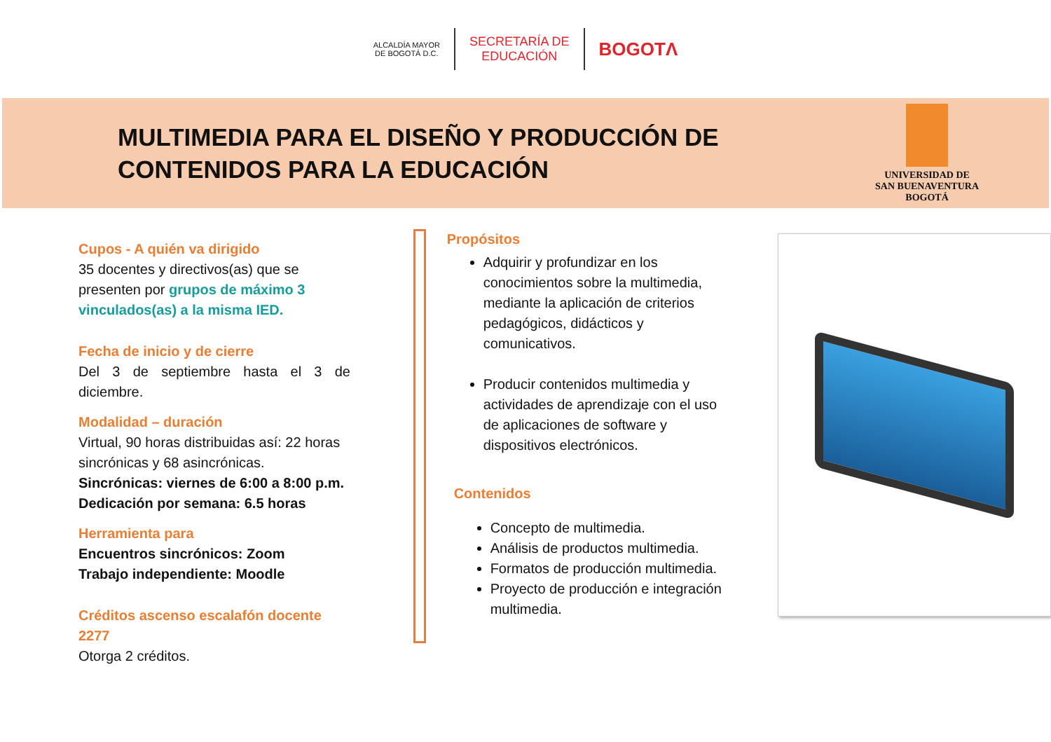ALCALDÍA MAYOR
DE BOGOTÁ D.C.
SECRETARÍA DE
EDUCACIÓN
BOGOTΛ
MULTIMEDIA PARA EL DISEÑO Y PRODUCCIÓN DE CONTENIDOS PARA LA EDUCACIÓN
UNIVERSIDAD DE
SAN BUENAVENTURA
BOGOTÁ
Cupos - A quién va dirigido
35 docentes y directivos(as) que se presenten por grupos de máximo 3 vinculados(as) a la misma IED.
Fecha de inicio y de cierre
Del 3 de septiembre hasta el 3 de diciembre.
Modalidad – duración
Virtual, 90 horas distribuidas así: 22 horas sincrónicas y 68 asincrónicas.
Sincrónicas: viernes de 6:00 a 8:00 p.m.
Dedicación por semana: 6.5 horas
Herramienta para
Encuentros sincrónicos: Zoom
Trabajo independiente: Moodle
Créditos ascenso escalafón docente 2277
Otorga 2 créditos.
Propósitos
Adquirir y profundizar en los conocimientos sobre la multimedia, mediante la aplicación de criterios pedagógicos, didácticos y comunicativos.
Producir contenidos multimedia y actividades de aprendizaje con el uso de aplicaciones de software y dispositivos electrónicos.
Contenidos
Concepto de multimedia.
Análisis de productos multimedia.
Formatos de producción multimedia.
Proyecto de producción e integración multimedia.